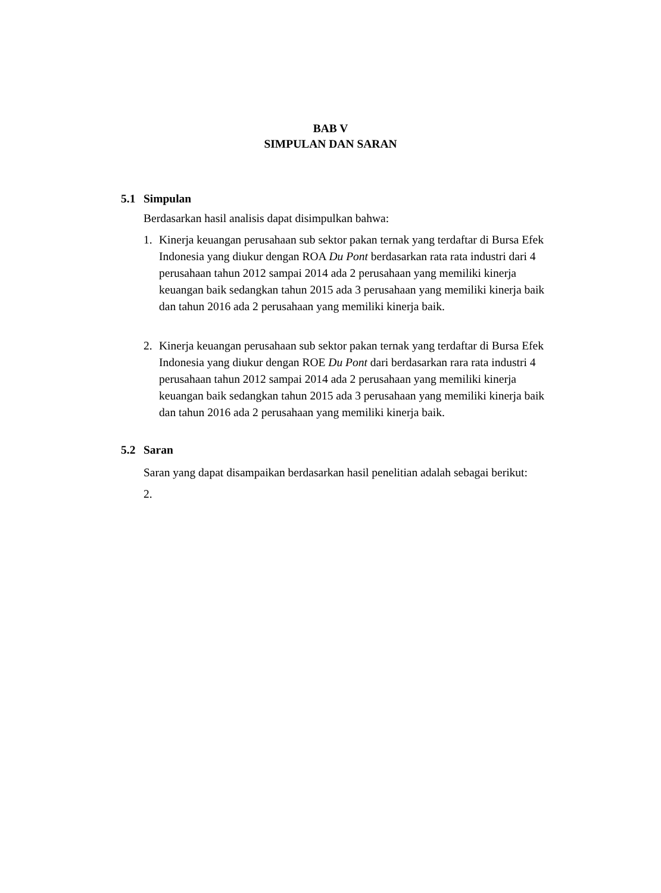BAB V
SIMPULAN DAN SARAN
5.1 Simpulan
Berdasarkan hasil analisis dapat disimpulkan bahwa:
1. Kinerja keuangan perusahaan sub sektor pakan ternak yang terdaftar di Bursa Efek Indonesia yang diukur dengan ROA Du Pont berdasarkan rata rata industri dari 4 perusahaan tahun 2012 sampai 2014 ada 2 perusahaan yang memiliki kinerja keuangan baik sedangkan tahun 2015 ada 3 perusahaan yang memiliki kinerja baik dan tahun 2016 ada 2 perusahaan yang memiliki kinerja baik.
2. Kinerja keuangan perusahaan sub sektor pakan ternak yang terdaftar di Bursa Efek Indonesia yang diukur dengan ROE Du Pont dari berdasarkan rara rata industri 4 perusahaan tahun 2012 sampai 2014 ada 2 perusahaan yang memiliki kinerja keuangan baik sedangkan tahun 2015 ada 3 perusahaan yang memiliki kinerja baik dan tahun 2016 ada 2 perusahaan yang memiliki kinerja baik.
5.2 Saran
Saran yang dapat disampaikan berdasarkan hasil penelitian adalah sebagai berikut:
2.